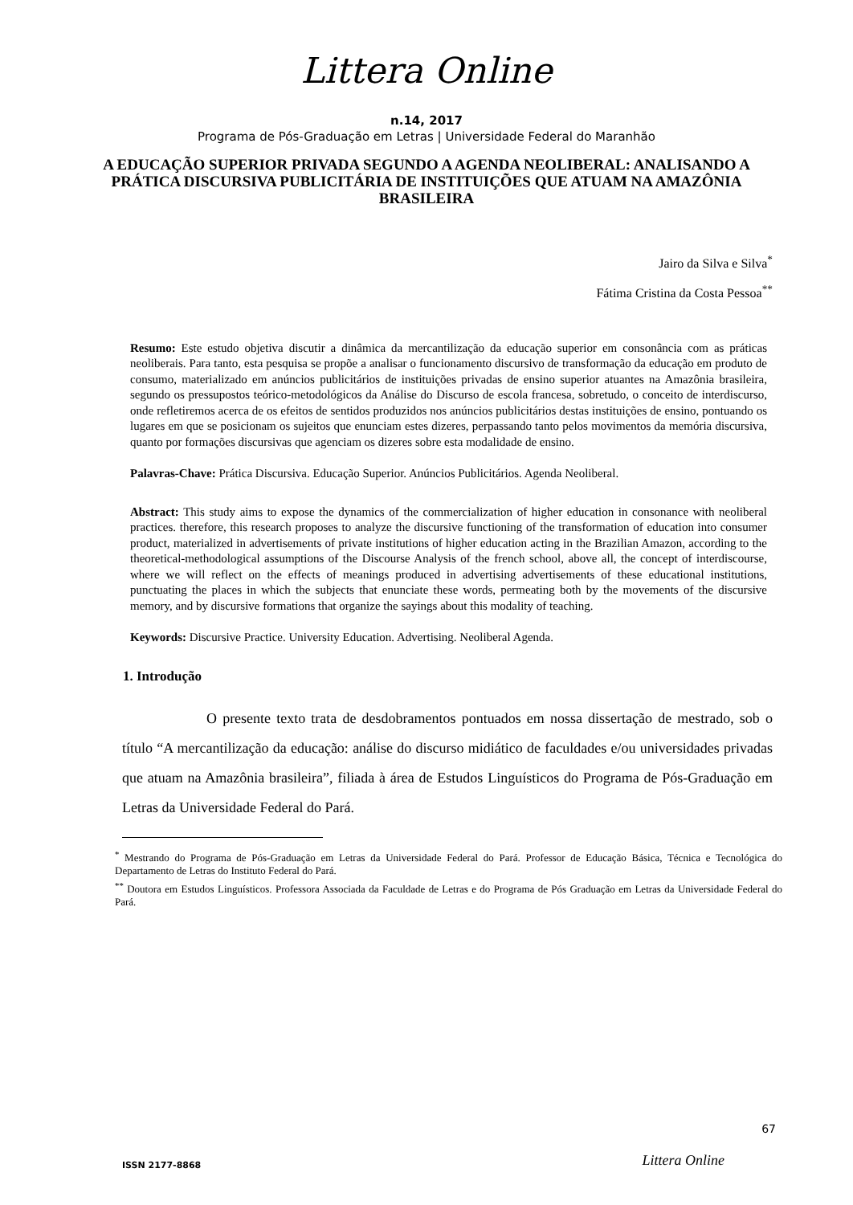Littera Online
n.14, 2017
Programa de Pós-Graduação em Letras | Universidade Federal do Maranhão
A EDUCAÇÃO SUPERIOR PRIVADA SEGUNDO A AGENDA NEOLIBERAL: ANALISANDO A PRÁTICA DISCURSIVA PUBLICITÁRIA DE INSTITUIÇÕES QUE ATUAM NA AMAZÔNIA BRASILEIRA
Jairo da Silva e Silva<sup>*</sup>
Fátima Cristina da Costa Pessoa<sup>**</sup>
Resumo: Este estudo objetiva discutir a dinâmica da mercantilização da educação superior em consonância com as práticas neoliberais. Para tanto, esta pesquisa se propõe a analisar o funcionamento discursivo de transformação da educação em produto de consumo, materializado em anúncios publicitários de instituições privadas de ensino superior atuantes na Amazônia brasileira, segundo os pressupostos teórico-metodológicos da Análise do Discurso de escola francesa, sobretudo, o conceito de interdiscurso, onde refletiremos acerca de os efeitos de sentidos produzidos nos anúncios publicitários destas instituições de ensino, pontuando os lugares em que se posicionam os sujeitos que enunciam estes dizeres, perpassando tanto pelos movimentos da memória discursiva, quanto por formações discursivas que agenciam os dizeres sobre esta modalidade de ensino.
Palavras-Chave: Prática Discursiva. Educação Superior. Anúncios Publicitários. Agenda Neoliberal.
Abstract: This study aims to expose the dynamics of the commercialization of higher education in consonance with neoliberal practices. therefore, this research proposes to analyze the discursive functioning of the transformation of education into consumer product, materialized in advertisements of private institutions of higher education acting in the Brazilian Amazon, according to the theoretical-methodological assumptions of the Discourse Analysis of the french school, above all, the concept of interdiscourse, where we will reflect on the effects of meanings produced in advertising advertisements of these educational institutions, punctuating the places in which the subjects that enunciate these words, permeating both by the movements of the discursive memory, and by discursive formations that organize the sayings about this modality of teaching.
Keywords: Discursive Practice. University Education. Advertising. Neoliberal Agenda.
1. Introdução
O presente texto trata de desdobramentos pontuados em nossa dissertação de mestrado, sob o título “A mercantilização da educação: análise do discurso midiático de faculdades e/ou universidades privadas que atuam na Amazônia brasileira”, filiada à área de Estudos Linguísticos do Programa de Pós-Graduação em Letras da Universidade Federal do Pará.
<sup>*</sup> Mestrando do Programa de Pós-Graduação em Letras da Universidade Federal do Pará. Professor de Educação Básica, Técnica e Tecnológica do Departamento de Letras do Instituto Federal do Pará.
<sup>**</sup> Doutora em Estudos Linguísticos. Professora Associada da Faculdade de Letras e do Programa de Pós Graduação em Letras da Universidade Federal do Pará.
67
ISSN 2177-8868 Littera Online